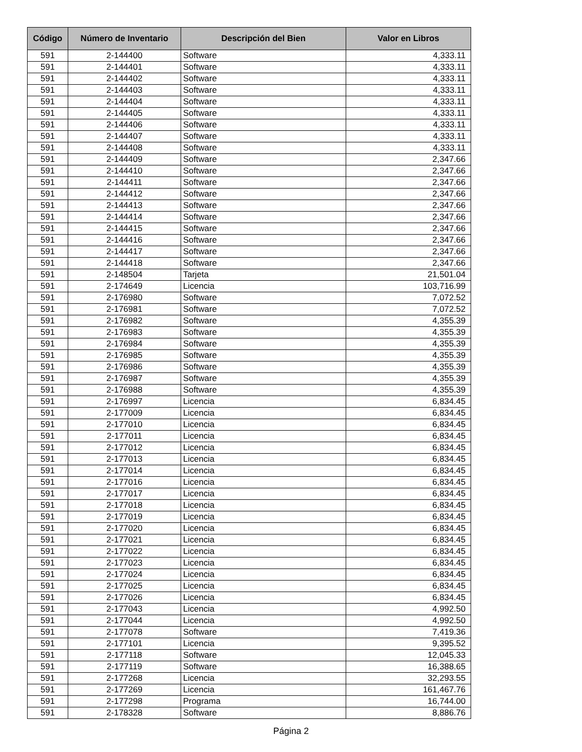| Código | Número de Inventario | Descripción del Bien | Valor en Libros |
| --- | --- | --- | --- |
| 591 | 2-144400 | Software | 4,333.11 |
| 591 | 2-144401 | Software | 4,333.11 |
| 591 | 2-144402 | Software | 4,333.11 |
| 591 | 2-144403 | Software | 4,333.11 |
| 591 | 2-144404 | Software | 4,333.11 |
| 591 | 2-144405 | Software | 4,333.11 |
| 591 | 2-144406 | Software | 4,333.11 |
| 591 | 2-144407 | Software | 4,333.11 |
| 591 | 2-144408 | Software | 4,333.11 |
| 591 | 2-144409 | Software | 2,347.66 |
| 591 | 2-144410 | Software | 2,347.66 |
| 591 | 2-144411 | Software | 2,347.66 |
| 591 | 2-144412 | Software | 2,347.66 |
| 591 | 2-144413 | Software | 2,347.66 |
| 591 | 2-144414 | Software | 2,347.66 |
| 591 | 2-144415 | Software | 2,347.66 |
| 591 | 2-144416 | Software | 2,347.66 |
| 591 | 2-144417 | Software | 2,347.66 |
| 591 | 2-144418 | Software | 2,347.66 |
| 591 | 2-148504 | Tarjeta | 21,501.04 |
| 591 | 2-174649 | Licencia | 103,716.99 |
| 591 | 2-176980 | Software | 7,072.52 |
| 591 | 2-176981 | Software | 7,072.52 |
| 591 | 2-176982 | Software | 4,355.39 |
| 591 | 2-176983 | Software | 4,355.39 |
| 591 | 2-176984 | Software | 4,355.39 |
| 591 | 2-176985 | Software | 4,355.39 |
| 591 | 2-176986 | Software | 4,355.39 |
| 591 | 2-176987 | Software | 4,355.39 |
| 591 | 2-176988 | Software | 4,355.39 |
| 591 | 2-176997 | Licencia | 6,834.45 |
| 591 | 2-177009 | Licencia | 6,834.45 |
| 591 | 2-177010 | Licencia | 6,834.45 |
| 591 | 2-177011 | Licencia | 6,834.45 |
| 591 | 2-177012 | Licencia | 6,834.45 |
| 591 | 2-177013 | Licencia | 6,834.45 |
| 591 | 2-177014 | Licencia | 6,834.45 |
| 591 | 2-177016 | Licencia | 6,834.45 |
| 591 | 2-177017 | Licencia | 6,834.45 |
| 591 | 2-177018 | Licencia | 6,834.45 |
| 591 | 2-177019 | Licencia | 6,834.45 |
| 591 | 2-177020 | Licencia | 6,834.45 |
| 591 | 2-177021 | Licencia | 6,834.45 |
| 591 | 2-177022 | Licencia | 6,834.45 |
| 591 | 2-177023 | Licencia | 6,834.45 |
| 591 | 2-177024 | Licencia | 6,834.45 |
| 591 | 2-177025 | Licencia | 6,834.45 |
| 591 | 2-177026 | Licencia | 6,834.45 |
| 591 | 2-177043 | Licencia | 4,992.50 |
| 591 | 2-177044 | Licencia | 4,992.50 |
| 591 | 2-177078 | Software | 7,419.36 |
| 591 | 2-177101 | Licencia | 9,395.52 |
| 591 | 2-177118 | Software | 12,045.33 |
| 591 | 2-177119 | Software | 16,388.65 |
| 591 | 2-177268 | Licencia | 32,293.55 |
| 591 | 2-177269 | Licencia | 161,467.76 |
| 591 | 2-177298 | Programa | 16,744.00 |
| 591 | 2-178328 | Software | 8,886.76 |
Página 2